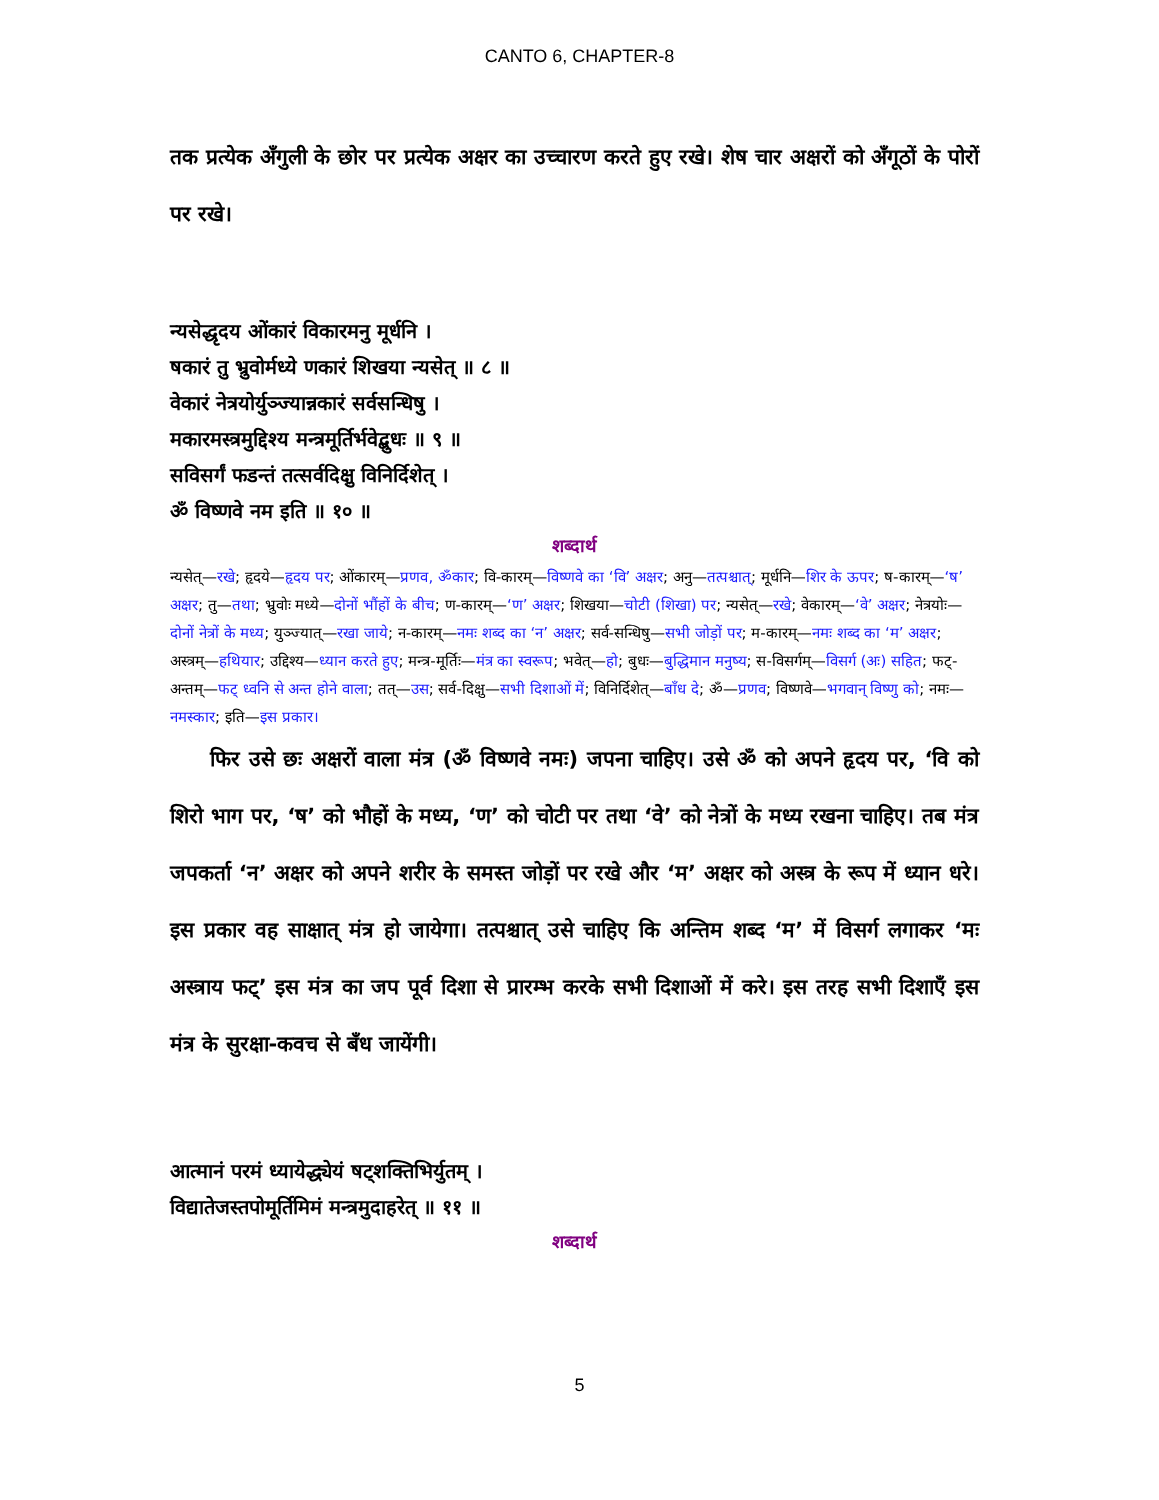CANTO 6, CHAPTER-8
तक प्रत्येक अँगुली के छोर पर प्रत्येक अक्षर का उच्चारण करते हुए रखे। शेष चार अक्षरों को अँगूठों के पोरों पर रखे।
न्यसेद्धृदय ओंकारं विकारमनु मूर्धनि ।
षकारं तु भ्रुवोर्मध्ये णकारं शिखया न्यसेत् ॥ ८ ॥
वेकारं नेत्रयोर्युञ्ज्यान्नकारं सर्वसन्धिषु ।
मकारमस्त्रमुद्दिश्य मन्त्रमूर्तिर्भवेद्बुधः ॥ ९ ॥
सविसर्गं फडन्तं तत्सर्वदिक्षु विनिर्दिशेत् ।
ॐ विष्णवे नम इति ॥ १० ॥
शब्दार्थ
न्यसेत्—रखे; हृदये—हृदय पर; ओंकारम्—प्रणव, ॐकार; वि-कारम्—विष्णवे का ‘वि’ अक्षर; अनु—तत्पश्चात्; मूर्धनि—शिर के ऊपर; ष-कारम्—‘ष’ अक्षर; तु—तथा; भ्रुवोः मध्ये—दोनों भौंहों के बीच; ण-कारम्—‘ण’ अक्षर; शिखया—चोटी (शिखा) पर; न्यसेत्—रखे; वेकारम्—‘वे’ अक्षर; नेत्रयोः—दोनों नेत्रों के मध्य; युञ्ज्यात्—रखा जाये; न-कारम्—नमः शब्द का ‘न’ अक्षर; सर्व-सन्धिषु—सभी जोड़ों पर; म-कारम्—नमः शब्द का ‘म’ अक्षर; अस्त्रम्—हथियार; उद्दिश्य—ध्यान करते हुए; मन्त्र-मूर्तिः—मंत्र का स्वरूप; भवेत्—हो; बुधः—बुद्धिमान मनुष्य; स-विसर्गम्—विसर्ग (अः) सहित; फट्-अन्तम्—फट् ध्वनि से अन्त होने वाला; तत्—उस; सर्व-दिक्षु—सभी दिशाओं में; विनिर्दिशेत्—बाँध दे; ॐ—प्रणव; विष्णवे—भगवान् विष्णु को; नमः—नमस्कार; इति—इस प्रकार।
फिर उसे छः अक्षरों वाला मंत्र (ॐ विष्णवे नमः) जपना चाहिए। उसे ॐ को अपने हृदय पर, ‘वि को शिरो भाग पर, ‘ष’ को भौहों के मध्य, ‘ण’ को चोटी पर तथा ‘वे’ को नेत्रों के मध्य रखना चाहिए। तब मंत्र जपकर्ता ‘न’ अक्षर को अपने शरीर के समस्त जोड़ों पर रखे और ‘म’ अक्षर को अस्त्र के रूप में ध्यान धरे। इस प्रकार वह साक्षात् मंत्र हो जायेगा। तत्पश्चात् उसे चाहिए कि अन्तिम शब्द ‘म’ में विसर्ग लगाकर ‘मः अस्त्राय फट्’ इस मंत्र का जप पूर्व दिशा से प्रारम्भ करके सभी दिशाओं में करे। इस तरह सभी दिशाएँ इस मंत्र के सुरक्षा-कवच से बँध जायेंगी।
आत्मानं परमं ध्यायेद्ध्येयं षट्शक्तिभिर्युतम् ।
विद्यातेजस्तपोमूर्तिमिमं मन्त्रमुदाहरेत् ॥ ११ ॥
शब्दार्थ
5